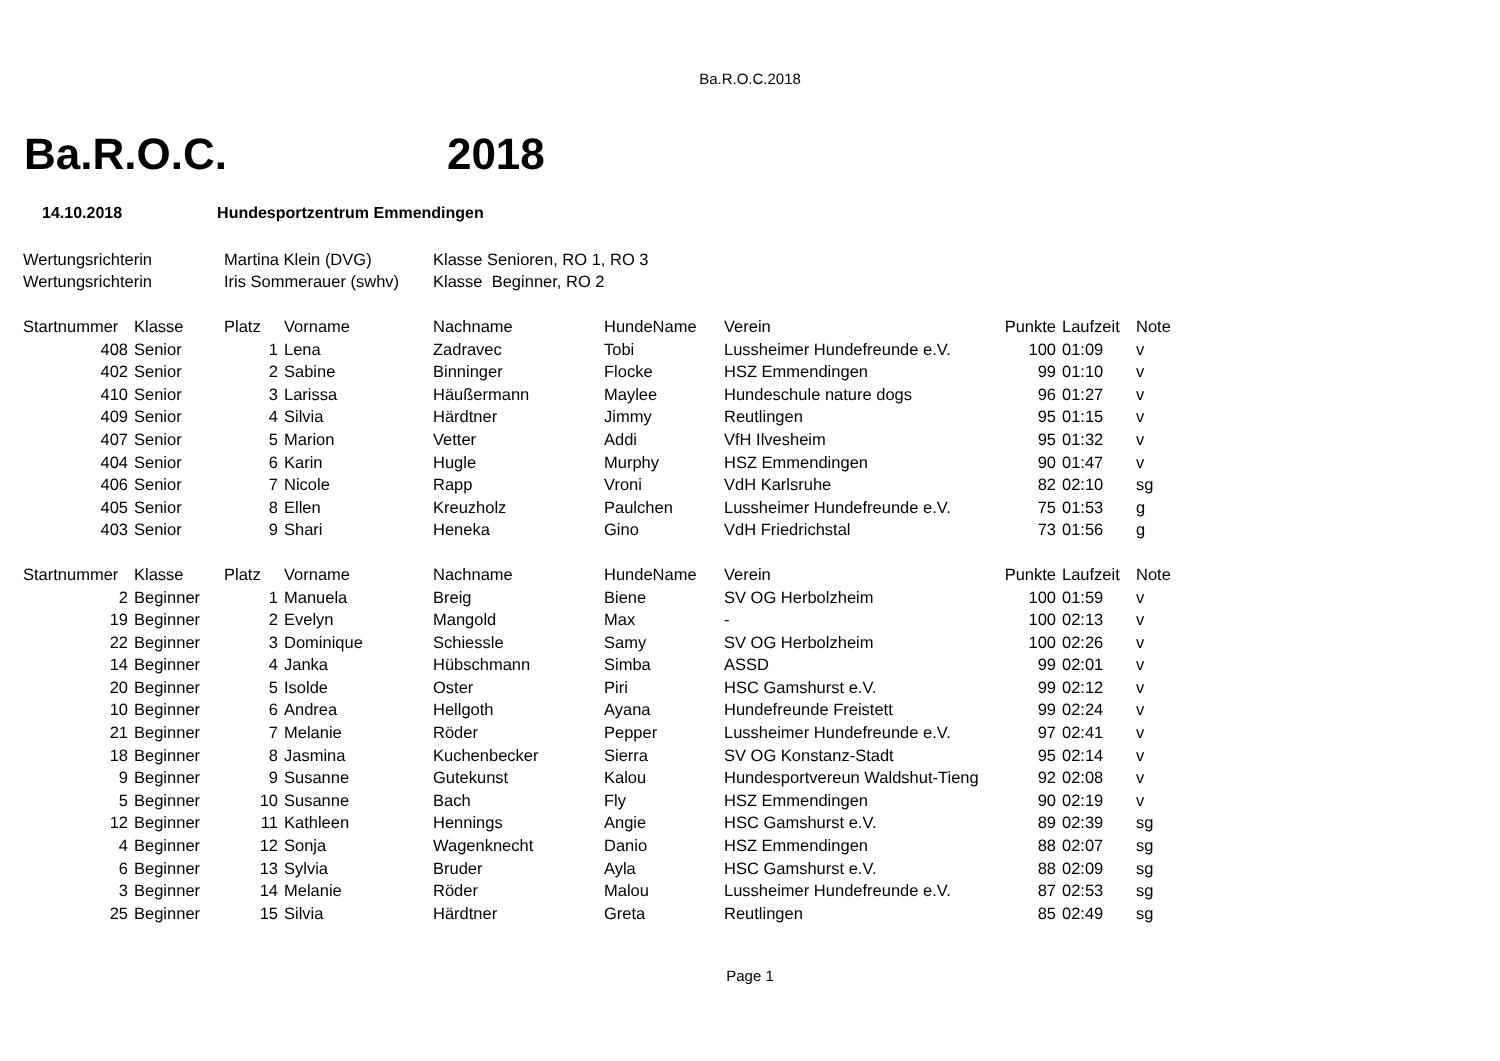Ba.R.O.C.2018
Ba.R.O.C. 2018
14.10.2018 Hundesportzentrum Emmendingen
| Wertungsrichterin | | Martina Klein (DVG) | | Klasse Senioren, RO 1, RO 3 | | | | | |
| Wertungsrichterin | | Iris Sommerauer (swhv) | | Klasse Beginner, RO 2 | | | | | |
| Startnummer | Klasse | Platz | Vorname | Nachname | HundeName | Verein | Punkte | Laufzeit | Note |
| 408 | Senior | 1 | Lena | Zadravec | Tobi | Lussheimer Hundefreunde e.V. | 100 | 01:09 | v |
| 402 | Senior | 2 | Sabine | Binninger | Flocke | HSZ Emmendingen | 99 | 01:10 | v |
| 410 | Senior | 3 | Larissa | Häußermann | Maylee | Hundeschule nature dogs | 96 | 01:27 | v |
| 409 | Senior | 4 | Silvia | Härdtner | Jimmy | Reutlingen | 95 | 01:15 | v |
| 407 | Senior | 5 | Marion | Vetter | Addi | VfH Ilvesheim | 95 | 01:32 | v |
| 404 | Senior | 6 | Karin | Hugle | Murphy | HSZ Emmendingen | 90 | 01:47 | v |
| 406 | Senior | 7 | Nicole | Rapp | Vroni | VdH Karlsruhe | 82 | 02:10 | sg |
| 405 | Senior | 8 | Ellen | Kreuzholz | Paulchen | Lussheimer Hundefreunde e.V. | 75 | 01:53 | g |
| 403 | Senior | 9 | Shari | Heneka | Gino | VdH Friedrichstal | 73 | 01:56 | g |
| Startnummer | Klasse | Platz | Vorname | Nachname | HundeName | Verein | Punkte | Laufzeit | Note |
| 2 | Beginner | 1 | Manuela | Breig | Biene | SV OG Herbolzheim | 100 | 01:59 | v |
| 19 | Beginner | 2 | Evelyn | Mangold | Max | - | 100 | 02:13 | v |
| 22 | Beginner | 3 | Dominique | Schiessle | Samy | SV OG Herbolzheim | 100 | 02:26 | v |
| 14 | Beginner | 4 | Janka | Hübschmann | Simba | ASSD | 99 | 02:01 | v |
| 20 | Beginner | 5 | Isolde | Oster | Piri | HSC Gamshurst e.V. | 99 | 02:12 | v |
| 10 | Beginner | 6 | Andrea | Hellgoth | Ayana | Hundefreunde Freistett | 99 | 02:24 | v |
| 21 | Beginner | 7 | Melanie | Röder | Pepper | Lussheimer Hundefreunde e.V. | 97 | 02:41 | v |
| 18 | Beginner | 8 | Jasmina | Kuchenbecker | Sierra | SV OG Konstanz-Stadt | 95 | 02:14 | v |
| 9 | Beginner | 9 | Susanne | Gutekunst | Kalou | Hundesportvereun Waldshut-Tieng | 92 | 02:08 | v |
| 5 | Beginner | 10 | Susanne | Bach | Fly | HSZ Emmendingen | 90 | 02:19 | v |
| 12 | Beginner | 11 | Kathleen | Hennings | Angie | HSC Gamshurst e.V. | 89 | 02:39 | sg |
| 4 | Beginner | 12 | Sonja | Wagenknecht | Danio | HSZ Emmendingen | 88 | 02:07 | sg |
| 6 | Beginner | 13 | Sylvia | Bruder | Ayla | HSC Gamshurst e.V. | 88 | 02:09 | sg |
| 3 | Beginner | 14 | Melanie | Röder | Malou | Lussheimer Hundefreunde e.V. | 87 | 02:53 | sg |
| 25 | Beginner | 15 | Silvia | Härdtner | Greta | Reutlingen | 85 | 02:49 | sg |
Page 1